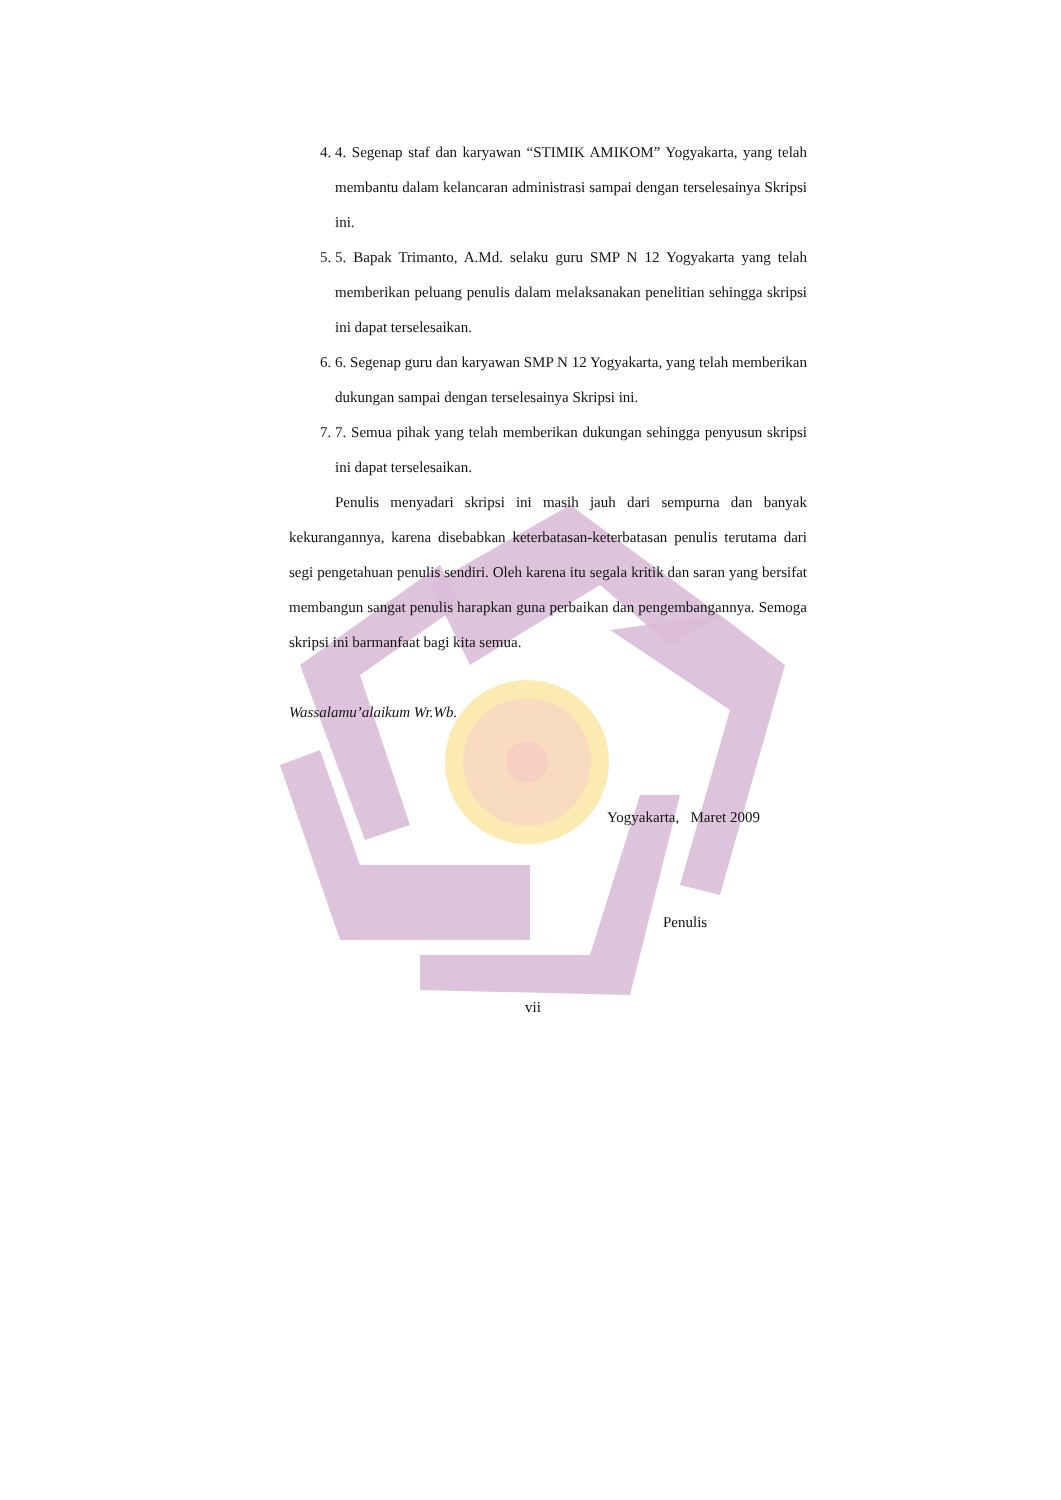4. 4. Segenap staf dan karyawan “STIMIK AMIKOM” Yogyakarta, yang telah membantu dalam kelancaran administrasi sampai dengan terselesainya Skripsi ini.
5. 5. Bapak Trimanto, A.Md. selaku guru SMP N 12 Yogyakarta yang telah memberikan peluang penulis dalam melaksanakan penelitian sehingga skripsi ini dapat terselesaikan.
6. 6. Segenap guru dan karyawan SMP N 12 Yogyakarta, yang telah memberikan dukungan sampai dengan terselesainya Skripsi ini.
7. 7. Semua pihak yang telah memberikan dukungan sehingga penyusun skripsi ini dapat terselesaikan.
Penulis menyadari skripsi ini masih jauh dari sempurna dan banyak kekurangannya, karena disebabkan keterbatasan-keterbatasan penulis terutama dari segi pengetahuan penulis sendiri. Oleh karena itu segala kritik dan saran yang bersifat membangun sangat penulis harapkan guna perbaikan dan pengembangannya. Semoga skripsi ini barmanfaat bagi kita semua.
Wassalamu’alaikum Wr.Wb.
Yogyakarta, Maret 2009
Penulis
vii